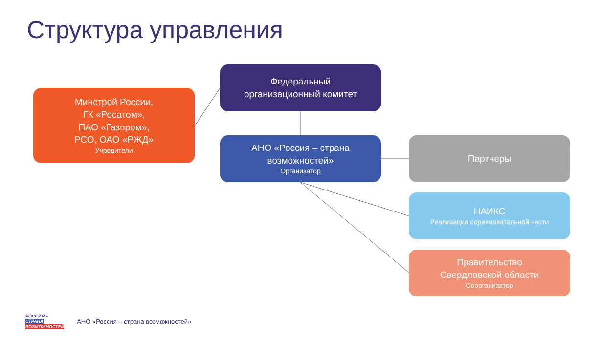Структура управления
Минстрой России,
ГК «Росатом»,
ПАО «Газпром»,
РСО, ОАО «РЖД»
Учредители
Федеральный
организационный комитет
АНО «Россия – страна
возможностей»
Организатор
Партнеры
НАИКС
Реализация соревновательной части
Правительство
Свердловской области
Соорганизатор
РОССИЯ –
СТРАНА
ВОЗМОЖНОСТЕЙ
АНО «Россия – страна возможностей»